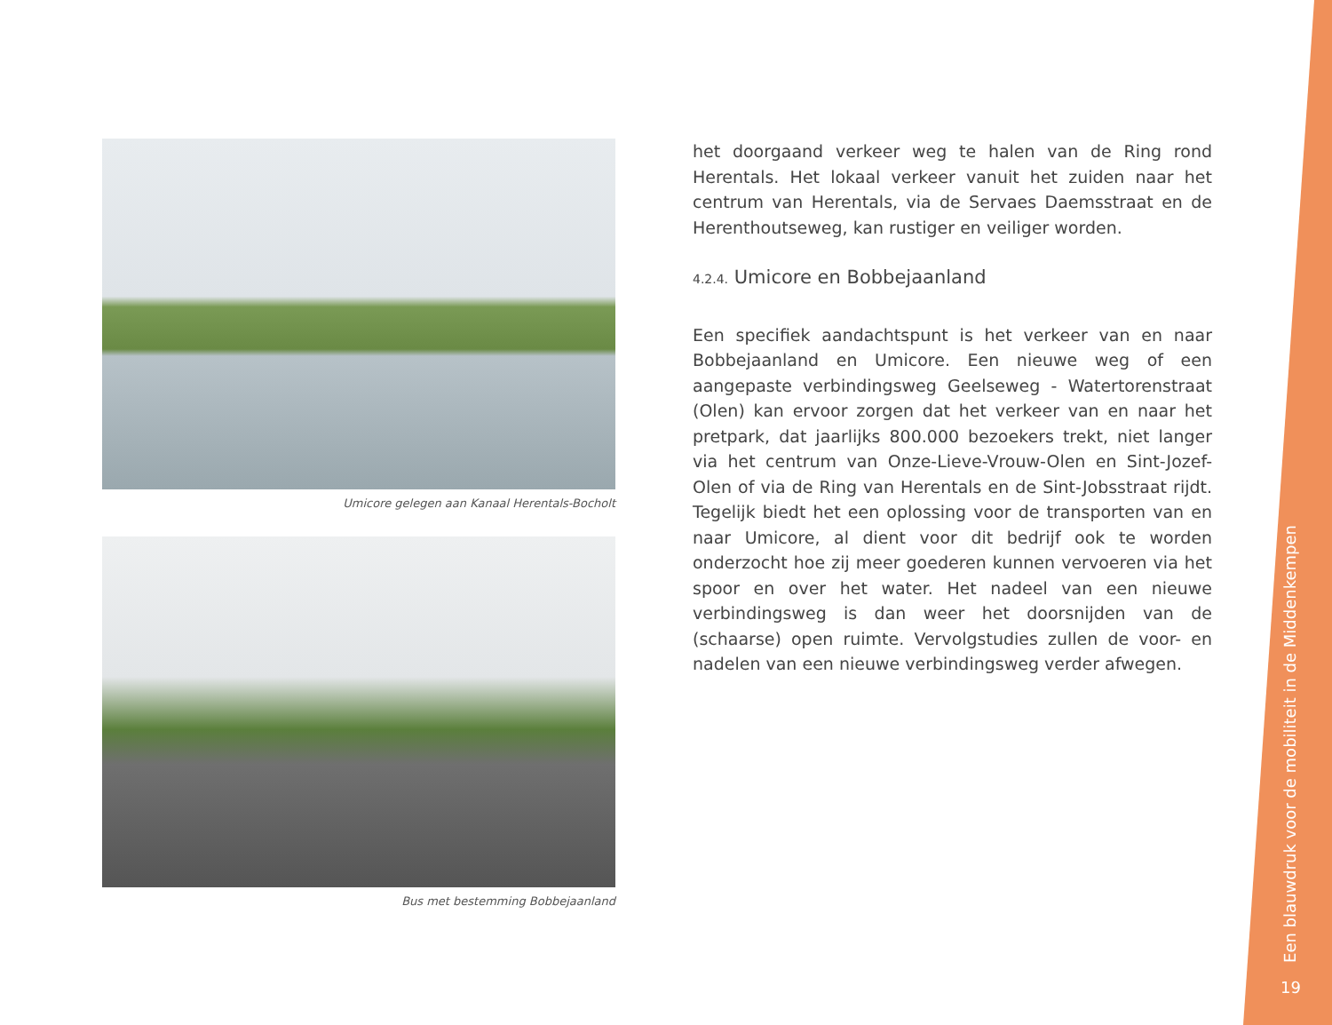Umicore gelegen aan Kanaal Herentals-Bocholt
Bus met bestemming Bobbejaanland
het doorgaand verkeer weg te halen van de Ring rond Herentals. Het lokaal verkeer vanuit het zuiden naar het centrum van Herentals, via de Servaes Daemsstraat en de Herenthoutseweg, kan rustiger en veiliger worden.
4.2.4. Umicore en Bobbejaanland
Een specifiek aandachtspunt is het verkeer van en naar Bobbejaanland en Umicore. Een nieuwe weg of een aangepaste verbindingsweg Geelseweg - Watertorenstraat (Olen) kan ervoor zorgen dat het verkeer van en naar het pretpark, dat jaarlijks 800.000 bezoekers trekt, niet langer via het centrum van Onze-Lieve-Vrouw-Olen en Sint-Jozef-Olen of via de Ring van Herentals en de Sint-Jobsstraat rijdt. Tegelijk biedt het een oplossing voor de transporten van en naar Umicore, al dient voor dit bedrijf ook te worden onderzocht hoe zij meer goederen kunnen vervoeren via het spoor en over het water. Het nadeel van een nieuwe verbindingsweg is dan weer het doorsnijden van de (schaarse) open ruimte. Vervolgstudies zullen de voor- en nadelen van een nieuwe verbindingsweg verder afwegen.
Een blauwdruk voor de mobiliteit in de Middenkempen
19